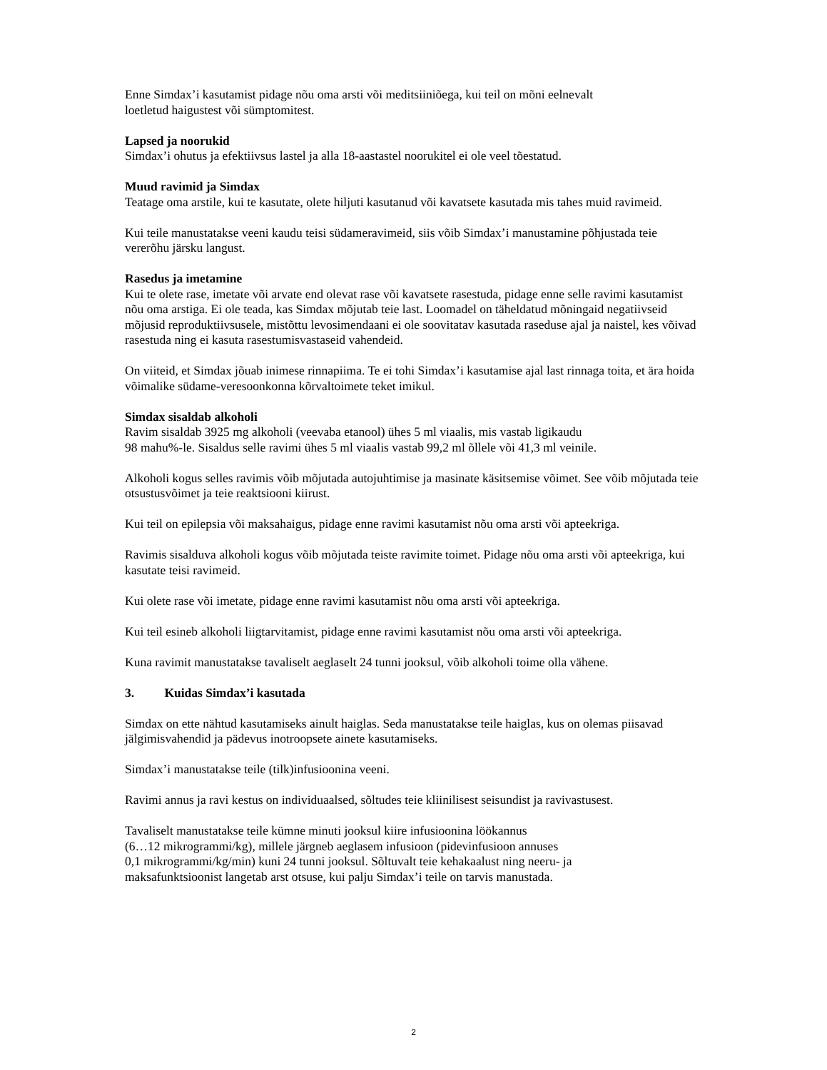Enne Simdax’i kasutamist pidage nõu oma arsti või meditsiiniõega, kui teil on mõni eelnevalt
loetletud haigustest või sümptomitest.
Lapsed ja noorukid
Simdax’i ohutus ja efektiivsus lastel ja alla 18-aastastel noorukitel ei ole veel tõestatud.
Muud ravimid ja Simdax
Teatage oma arstile, kui te kasutate, olete hiljuti kasutanud või kavatsete kasutada mis tahes muid ravimeid.
Kui teile manustatakse veeni kaudu teisi südameravimeid, siis võib Simdax’i manustamine põhjustada teie vererõhu järsku langust.
Rasedus ja imetamine
Kui te olete rase, imetate või arvate end olevat rase või kavatsete rasestuda, pidage enne selle ravimi kasutamist nõu oma arstiga. Ei ole teada, kas Simdax mõjutab teie last. Loomadel on täheldatud mõningaid negatiivseid mõjusid reproduktiivsusele, mistõttu levosimendaani ei ole soovitatav kasutada raseduse ajal ja naistel, kes võivad rasestuda ning ei kasuta rasestumisvastaseid vahendeid.
On viiteid, et Simdax jõuab inimese rinnapiima. Te ei tohi Simdax’i kasutamise ajal last rinnaga toita, et ära hoida võimalike südame-veresoonkonna kõrvaltoimete teket imikul.
Simdax sisaldab alkoholi
Ravim sisaldab 3925 mg alkoholi (veevaba etanool) ühes 5 ml viaalis, mis vastab ligikaudu
98 mahu%-le. Sisaldus selle ravimi ühes 5 ml viaalis vastab 99,2 ml õllele või 41,3 ml veinile.
Alkoholi kogus selles ravimis võib mõjutada autojuhtimise ja masinate käsitsemise võimet. See võib mõjutada teie otsustusvõimet ja teie reaktsiooni kiirust.
Kui teil on epilepsia või maksahaigus, pidage enne ravimi kasutamist nõu oma arsti või apteekriga.
Ravimis sisalduva alkoholi kogus võib mõjutada teiste ravimite toimet. Pidage nõu oma arsti või apteekriga, kui kasutate teisi ravimeid.
Kui olete rase või imetate, pidage enne ravimi kasutamist nõu oma arsti või apteekriga.
Kui teil esineb alkoholi liigtarvitamist, pidage enne ravimi kasutamist nõu oma arsti või apteekriga.
Kuna ravimit manustatakse tavaliselt aeglaselt 24 tunni jooksul, võib alkoholi toime olla vähene.
3. Kuidas Simdax’i kasutada
Simdax on ette nähtud kasutamiseks ainult haiglas. Seda manustatakse teile haiglas, kus on olemas piisavad jälgimisvahendid ja pädevus inotroopsete ainete kasutamiseks.
Simdax’i manustatakse teile (tilk)infusioonina veeni.
Ravimi annus ja ravi kestus on individuaalsed, sõltudes teie kliinilisest seisundist ja ravivastusest.
Tavaliselt manustatakse teile kümne minuti jooksul kiire infusioonina löökannus
(6…12 mikrogrammi/kg), millele järgneb aeglasem infusioon (pidevinfusioon annuses
0,1 mikrogrammi/kg/min) kuni 24 tunni jooksul. Sõltuvalt teie kehakaalust ning neeru- ja
maksafunktsioonist langetab arst otsuse, kui palju Simdax’i teile on tarvis manustada.
2